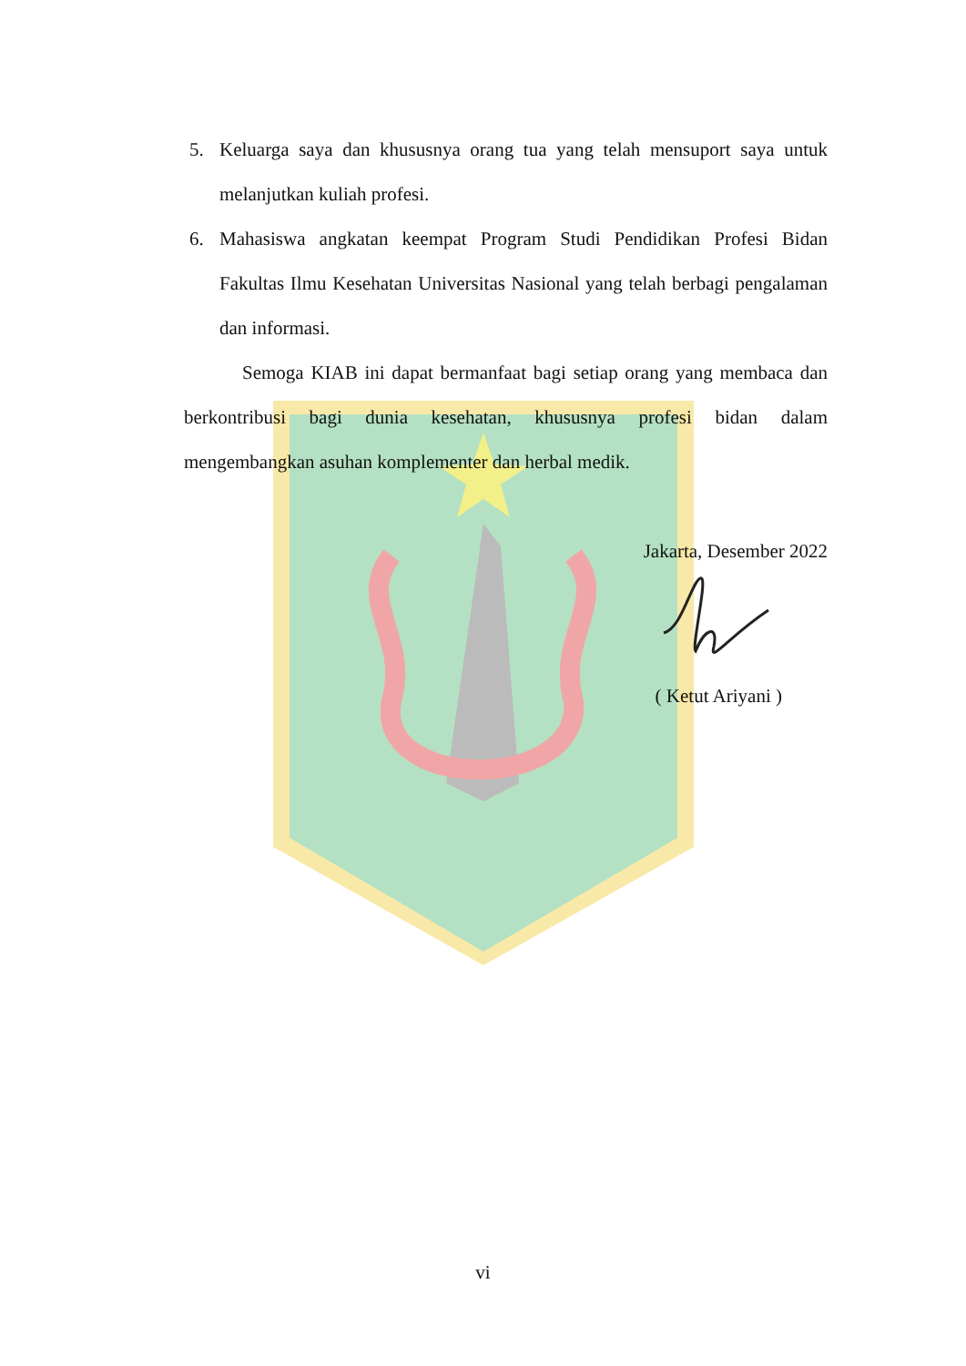5. Keluarga saya dan khususnya orang tua yang telah mensuport saya untuk melanjutkan kuliah profesi.
6. Mahasiswa angkatan keempat Program Studi Pendidikan Profesi Bidan Fakultas Ilmu Kesehatan Universitas Nasional yang telah berbagi pengalaman dan informasi.
Semoga KIAB ini dapat bermanfaat bagi setiap orang yang membaca dan berkontribusi bagi dunia kesehatan, khususnya profesi bidan dalam mengembangkan asuhan komplementer dan herbal medik.
Jakarta, Desember 2022
( Ketut Ariyani )
vi